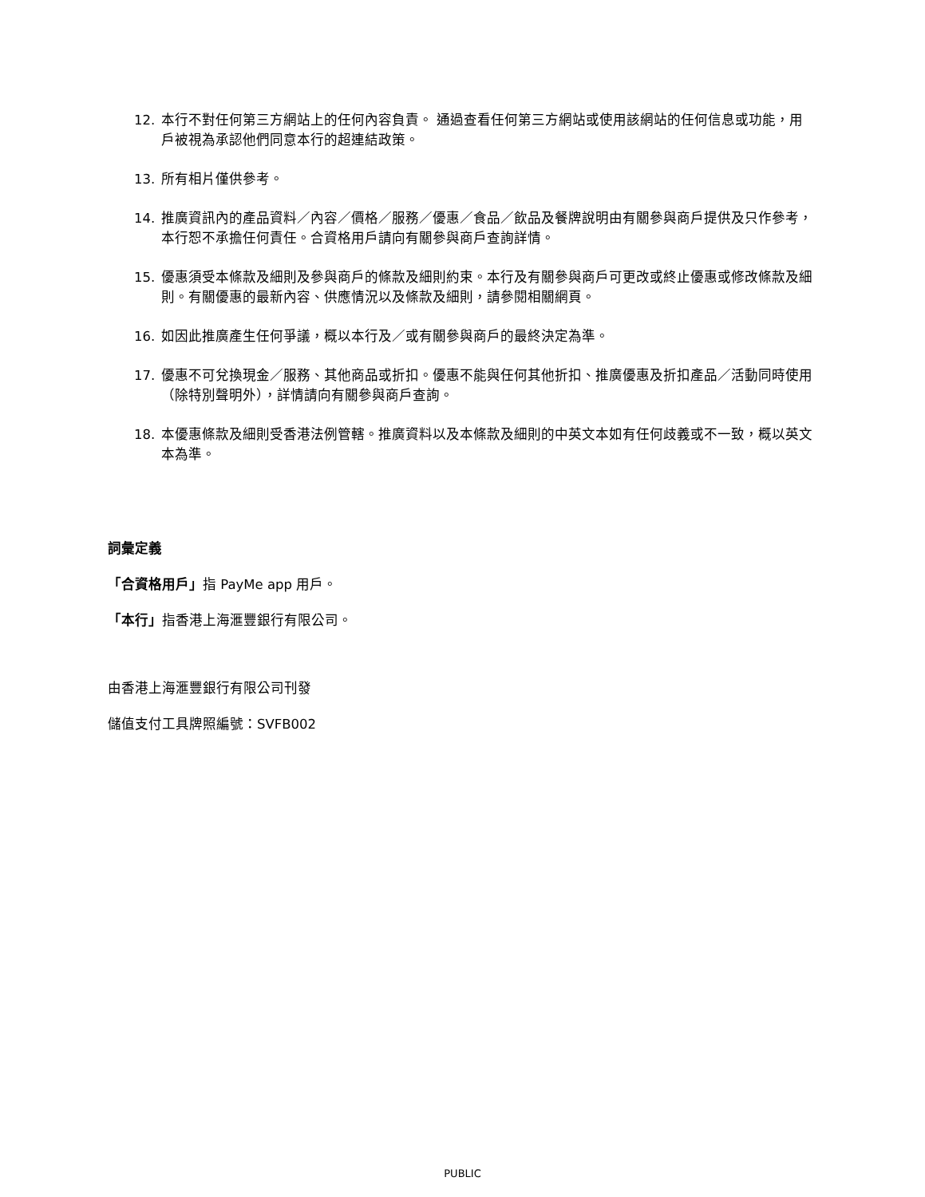12. 本行不對任何第三方網站上的任何內容負責。 通過查看任何第三方網站或使用該網站的任何信息或功能，用戶被視為承認他們同意本行的超連結政策。
13. 所有相片僅供參考。
14. 推廣資訊內的產品資料／內容／價格／服務／優惠／食品／飲品及餐牌說明由有關參與商戶提供及只作參考，本行恕不承擔任何責任。合資格用戶請向有關參與商戶查詢詳情。
15. 優惠須受本條款及細則及參與商戶的條款及細則約束。本行及有關參與商戶可更改或終止優惠或修改條款及細則。有關優惠的最新內容、供應情況以及條款及細則，請參閱相關網頁。
16. 如因此推廣產生任何爭議，概以本行及／或有關參與商戶的最終決定為準。
17. 優惠不可兌換現金／服務、其他商品或折扣。優惠不能與任何其他折扣、推廣優惠及折扣產品／活動同時使用（除特別聲明外），詳情請向有關參與商戶查詢。
18. 本優惠條款及細則受香港法例管轄。推廣資料以及本條款及細則的中英文本如有任何歧義或不一致，概以英文本為準。
詞彙定義
「合資格用戶」指 PayMe app 用戶。
「本行」指香港上海滙豐銀行有限公司。
由香港上海滙豐銀行有限公司刊發
儲值支付工具牌照編號：SVFB002
PUBLIC